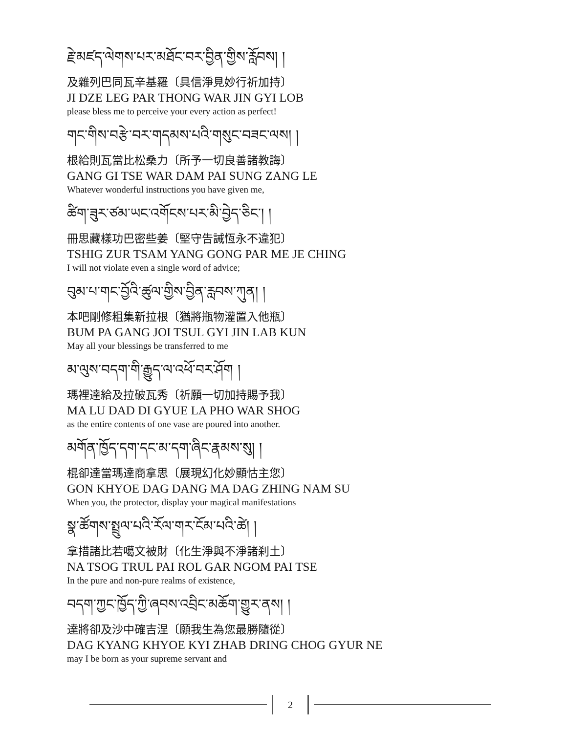རྗེ་མཛད་ལེགས་པར་མཐོང་བར་བྱིན་གྱིས་རློབས། །
及雜列巴同瓦辛基羅〔具信淨見妙行祈加持〕
JI DZE LEG PAR THONG WAR JIN GYI LOB
please bless me to perceive your every action as perfect!
གང་གིས་བརྩེ་བར་གདམས་པའི་གསུང་བཟང་ལས། །
根給則瓦當比松桑力〔所予一切良善諸教誨〕
GANG GI TSE WAR DAM PAI SUNG ZANG LE
Whatever wonderful instructions you have given me,
ཚིག་ཟུར་ཙམ་ཡང་འགོངས་པར་མི་བྱེད་ཅིང་། །
冊思藏樣功巴密些姜〔堅守告誡恆永不違犯〕
TSHIG ZUR TSAM YANG GONG PAR ME JE CHING
I will not violate even a single word of advice;
བུམ་པ་གང་བྱོའི་ཚུལ་གྱིས་བྱིན་རླབས་ཀུན། །
本吧剛修粗集新拉根〔猶將瓶物灌置入他瓶〕
BUM PA GANG JOI TSUL GYI JIN LAB KUN
May all your blessings be transferred to me
མ་ལུས་བདག་གི་རྒྱུད་ལ་འཕོ་བར་ཤོག །
瑪裡達給及拉破瓦秀〔祈願一切加持賜予我〕
MA LU DAD DI GYUE LA PHO WAR SHOG
as the entire contents of one vase are poured into another.
མགོན་ཁྱོད་དག་དང་མ་དག་ཞིང་རྣམས་སུ། །
棍卻達當瑪達商拿思〔展現幻化妙顯怙主您〕
GON KHYOE DAG DANG MA DAG ZHING NAM SU
When you, the protector, display your magical manifestations
སྣ་ཚོགས་སྤྲུལ་པའི་རོལ་གར་ངོམ་པའི་ཚེ། །
拿措諸比若噶文被財〔化生淨與不淨諸刹土〕
NA TSOG TRUL PAI ROL GAR NGOM PAI TSE
In the pure and non-pure realms of existence,
བདག་ཀྱང་ཁྱོད་ཀྱི་ཞབས་འབྲིང་མཆོག་གྱུར་ནས། །
達將卻及沙中確吉涅〔願我生為您最勝隨從〕
DAG KYANG KHYOE KYI ZHAB DRING CHOG GYUR NE
may I be born as your supreme servant and
2